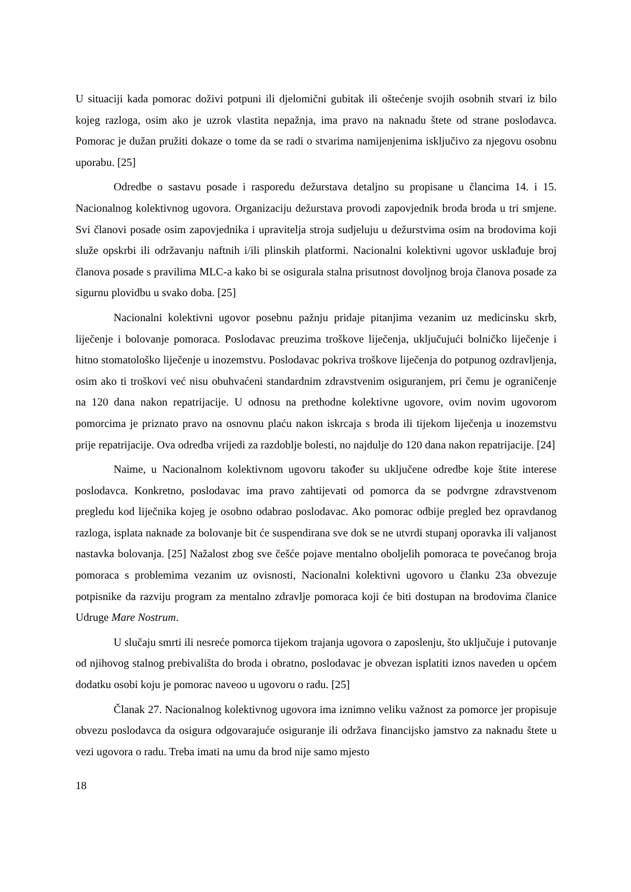U situaciji kada pomorac doživi potpuni ili djelomični gubitak ili oštećenje svojih osobnih stvari iz bilo kojeg razloga, osim ako je uzrok vlastita nepažnja, ima pravo na naknadu štete od strane poslodavca. Pomorac je dužan pružiti dokaze o tome da se radi o stvarima namijenjenima isključivo za njegovu osobnu uporabu. [25]
Odredbe o sastavu posade i rasporedu dežurstava detaljno su propisane u člancima 14. i 15. Nacionalnog kolektivnog ugovora. Organizaciju dežurstava provodi zapovjednik broda broda u tri smjene. Svi članovi posade osim zapovjednika i upravitelja stroja sudjeluju u dežurstvima osim na brodovima koji služe opskrbi ili održavanju naftnih i/ili plinskih platformi. Nacionalni kolektivni ugovor usklađuje broj članova posade s pravilima MLC-a kako bi se osigurala stalna prisutnost dovoljnog broja članova posade za sigurnu plovidbu u svako doba. [25]
Nacionalni kolektivni ugovor posebnu pažnju pridaje pitanjima vezanim uz medicinsku skrb, liječenje i bolovanje pomoraca. Poslodavac preuzima troškove liječenja, uključujući bolničko liječenje i hitno stomatološko liječenje u inozemstvu. Poslodavac pokriva troškove liječenja do potpunog ozdravljenja, osim ako ti troškovi već nisu obuhvaćeni standardnim zdravstvenim osiguranjem, pri čemu je ograničenje na 120 dana nakon repatrijacije. U odnosu na prethodne kolektivne ugovore, ovim novim ugovorom pomorcima je priznato pravo na osnovnu plaću nakon iskrcaja s broda ili tijekom liječenja u inozemstvu prije repatrijacije. Ova odredba vrijedi za razdoblje bolesti, no najdulje do 120 dana nakon repatrijacije. [24]
Naime, u Nacionalnom kolektivnom ugovoru također su uključene odredbe koje štite interese poslodavca. Konkretno, poslodavac ima pravo zahtijevati od pomorca da se podvrgne zdravstvenom pregledu kod liječnika kojeg je osobno odabrao poslodavac. Ako pomorac odbije pregled bez opravdanog razloga, isplata naknade za bolovanje bit će suspendirana sve dok se ne utvrdi stupanj oporavka ili valjanost nastavka bolovanja. [25] Nažalost zbog sve češće pojave mentalno oboljelih pomoraca te povećanog broja pomoraca s problemima vezanim uz ovisnosti, Nacionalni kolektivni ugovoro u članku 23a obvezuje potpisnike da razviju program za mentalno zdravlje pomoraca koji će biti dostupan na brodovima članice Udruge Mare Nostrum.
U slučaju smrti ili nesreće pomorca tijekom trajanja ugovora o zaposlenju, što uključuje i putovanje od njihovog stalnog prebivališta do broda i obratno, poslodavac je obvezan isplatiti iznos naveden u općem dodatku osobi koju je pomorac naveoo u ugovoru o radu. [25]
Članak 27. Nacionalnog kolektivnog ugovora ima iznimno veliku važnost za pomorce jer propisuje obvezu poslodavca da osigura odgovarajuće osiguranje ili održava financijsko jamstvo za naknadu štete u vezi ugovora o radu. Treba imati na umu da brod nije samo mjesto
18